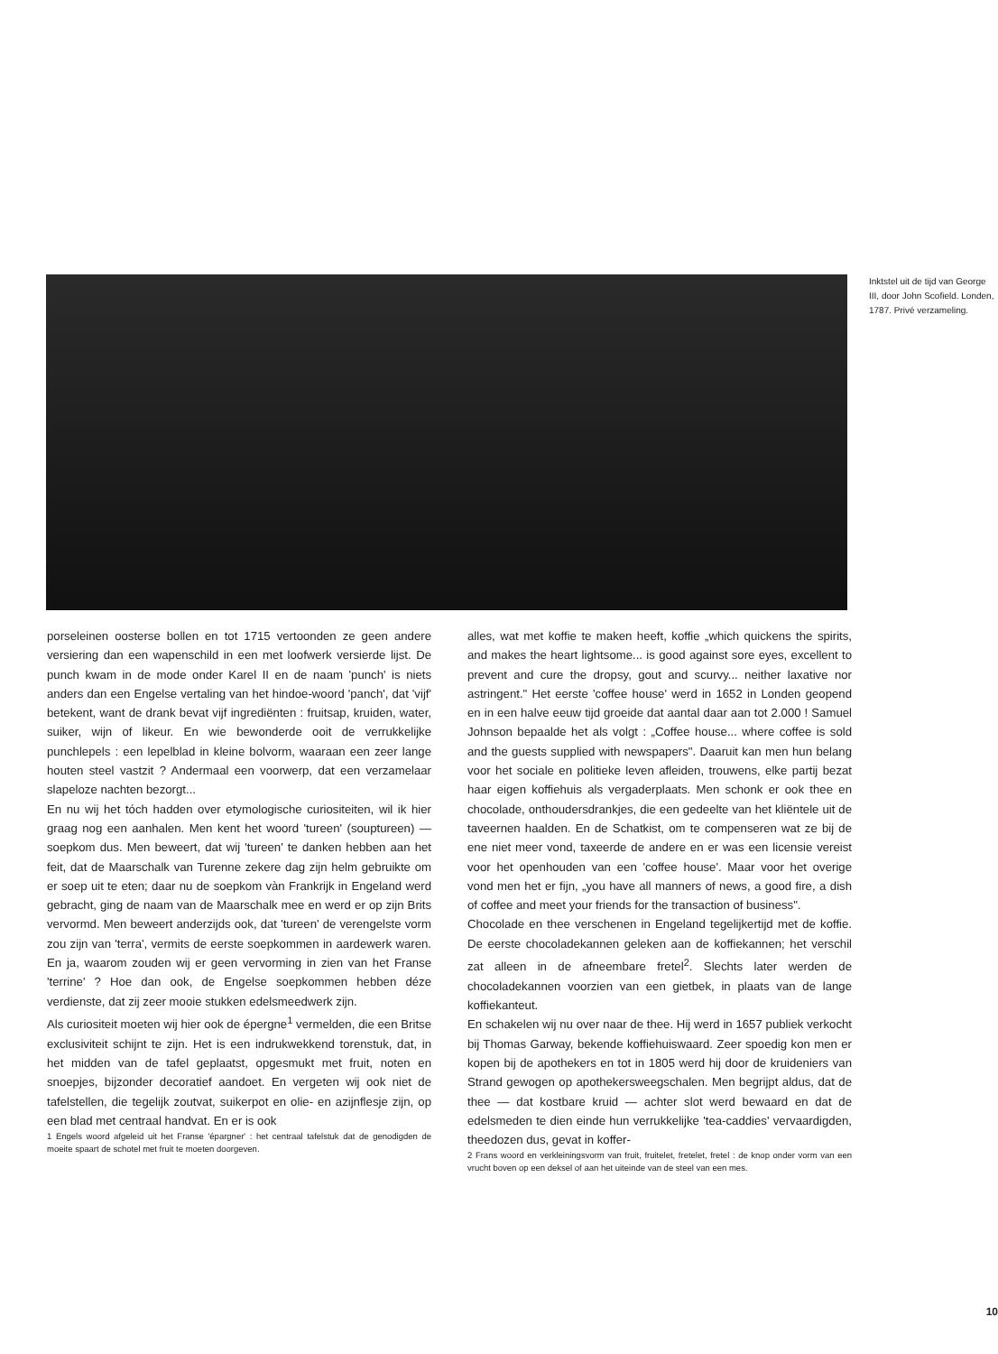Inktstel uit de tijd van George III, door John Scofield. Londen, 1787. Privé verzameling.
porseleinen oosterse bollen en tot 1715 vertoonden ze geen andere versiering dan een wapenschild in een met loofwerk versierde lijst. De punch kwam in de mode onder Karel II en de naam 'punch' is niets anders dan een Engelse vertaling van het hindoe-woord 'panch', dat 'vijf' betekent, want de drank bevat vijf ingrediënten : fruitsap, kruiden, water, suiker, wijn of likeur. En wie bewonderde ooit de verrukkelijke punchlepels : een lepelblad in kleine bolvorm, waaraan een zeer lange houten steel vastzit ? Andermaal een voorwerp, dat een verzamelaar slapeloze nachten bezorgt...
En nu wij het tóch hadden over etymologische curiositeiten, wil ik hier graag nog een aanhalen. Men kent het woord 'tureen' (souptureen) — soepkom dus. Men beweert, dat wij 'tureen' te danken hebben aan het feit, dat de Maarschalk van Turenne zekere dag zijn helm gebruikte om er soep uit te eten; daar nu de soepkom vàn Frankrijk in Engeland werd gebracht, ging de naam van de Maarschalk mee en werd er op zijn Brits vervormd. Men beweert anderzijds ook, dat 'tureen' de verengelste vorm zou zijn van 'terra', vermits de eerste soepkommen in aardewerk waren. En ja, waarom zouden wij er geen vervorming in zien van het Franse 'terrine' ? Hoe dan ook, de Engelse soepkommen hebben déze verdienste, dat zij zeer mooie stukken edelsmeedwerk zijn.
Als curiositeit moeten wij hier ook de épergne<sup>1</sup> vermelden, die een Britse exclusiviteit schijnt te zijn. Het is een indrukwekkend torenstuk, dat, in het midden van de tafel geplaatst, opgesmukt met fruit, noten en snoepjes, bijzonder decoratief aandoet. En vergeten wij ook niet de tafelstellen, die tegelijk zoutvat, suikerpot en olie- en azijnflesje zijn, op een blad met centraal handvat. En er is ook
1 Engels woord afgeleid uit het Franse 'épargner' : het centraal tafelstuk dat de genodigden de moeite spaart de schotel met fruit te moeten doorgeven.
alles, wat met koffie te maken heeft, koffie „which quickens the spirits, and makes the heart lightsome... is good against sore eyes, excellent to prevent and cure the dropsy, gout and scurvy... neither laxative nor astringent." Het eerste 'coffee house' werd in 1652 in Londen geopend en in een halve eeuw tijd groeide dat aantal daar aan tot 2.000 ! Samuel Johnson bepaalde het als volgt : „Coffee house... where coffee is sold and the guests supplied with newspapers". Daaruit kan men hun belang voor het sociale en politieke leven afleiden, trouwens, elke partij bezat haar eigen koffiehuis als vergaderplaats. Men schonk er ook thee en chocolade, onthoudersdrankjes, die een gedeelte van het kliëntele uit de taveernen haalden. En de Schatkist, om te compenseren wat ze bij de ene niet meer vond, taxeerde de andere en er was een licensie vereist voor het openhouden van een 'coffee house'. Maar voor het overige vond men het er fijn, „you have all manners of news, a good fire, a dish of coffee and meet your friends for the transaction of business".
Chocolade en thee verschenen in Engeland tegelijkertijd met de koffie. De eerste chocoladekannen geleken aan de koffiekannen; het verschil zat alleen in de afneembare fretel<sup>2</sup>. Slechts later werden de chocoladekannen voorzien van een gietbek, in plaats van de lange koffiekanteut.
En schakelen wij nu over naar de thee. Hij werd in 1657 publiek verkocht bij Thomas Garway, bekende koffiehuiswaard. Zeer spoedig kon men er kopen bij de apothekers en tot in 1805 werd hij door de kruideniers van Strand gewogen op apothekersweegschalen. Men begrijpt aldus, dat de thee — dat kostbare kruid — achter slot werd bewaard en dat de edelsmeden te dien einde hun verrukkelijke 'tea-caddies' vervaardigden, theedozen dus, gevat in koffer-
2 Frans woord en verkleiningsvorm van fruit, fruitelet, fretelet, fretel : de knop onder vorm van een vrucht boven op een deksel of aan het uiteinde van de steel van een mes.
10